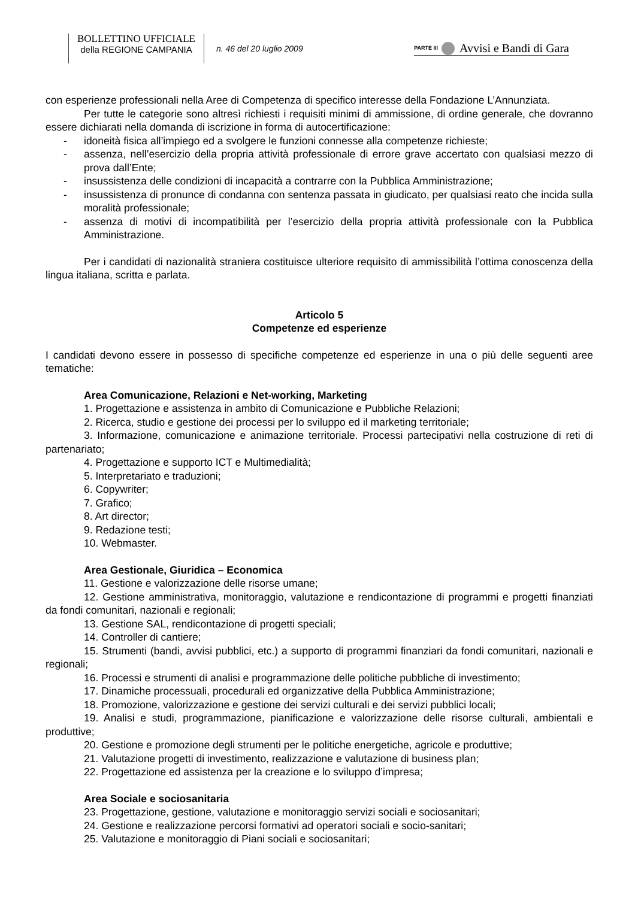BOLLETTINO UFFICIALE
della REGIONE CAMPANIA
n. 46 del 20 luglio 2009
PARTE III
Avvisi e Bandi di Gara
con esperienze professionali nella Aree di Competenza di specifico interesse della Fondazione L’Annunziata.
Per tutte le categorie sono altresì richiesti i requisiti minimi di ammissione, di ordine generale, che dovranno essere dichiarati nella domanda di iscrizione in forma di autocertificazione:
- idoneità fisica all’impiego ed a svolgere le funzioni connesse alla competenze richieste;
- assenza, nell’esercizio della propria attività professionale di errore grave accertato con qualsiasi mezzo di prova dall’Ente;
- insussistenza delle condizioni di incapacità a contrarre con la Pubblica Amministrazione;
- insussistenza di pronunce di condanna con sentenza passata in giudicato, per qualsiasi reato che incida sulla moralità professionale;
- assenza di motivi di incompatibilità per l’esercizio della propria attività professionale con la Pubblica Amministrazione.
Per i candidati di nazionalità straniera costituisce ulteriore requisito di ammissibilità l’ottima conoscenza della lingua italiana, scritta e parlata.
Articolo 5
Competenze ed esperienze
I candidati devono essere in possesso di specifiche competenze ed esperienze in una o più delle seguenti aree tematiche:
Area Comunicazione, Relazioni e Net-working, Marketing
1. Progettazione e assistenza in ambito di Comunicazione e Pubbliche Relazioni;
2. Ricerca, studio e gestione dei processi per lo sviluppo ed il marketing territoriale;
3. Informazione, comunicazione e animazione territoriale. Processi partecipativi nella costruzione di reti di partenariato;
4. Progettazione e supporto ICT e Multimedialità;
5. Interpretariato e traduzioni;
6. Copywriter;
7. Grafico;
8. Art director;
9. Redazione testi;
10. Webmaster.
Area Gestionale, Giuridica – Economica
11. Gestione e valorizzazione delle risorse umane;
12. Gestione amministrativa, monitoraggio, valutazione e rendicontazione di programmi e progetti finanziati da fondi comunitari, nazionali e regionali;
13. Gestione SAL, rendicontazione di progetti speciali;
14. Controller di cantiere;
15. Strumenti (bandi, avvisi pubblici, etc.) a supporto di programmi finanziari da fondi comunitari, nazionali e regionali;
16. Processi e strumenti di analisi e programmazione delle politiche pubbliche di investimento;
17. Dinamiche processuali, procedurali ed organizzative della Pubblica Amministrazione;
18. Promozione, valorizzazione e gestione dei servizi culturali e dei servizi pubblici locali;
19. Analisi e studi, programmazione, pianificazione e valorizzazione delle risorse culturali, ambientali e produttive;
20. Gestione e promozione degli strumenti per le politiche energetiche, agricole e produttive;
21. Valutazione progetti di investimento, realizzazione e valutazione di business plan;
22. Progettazione ed assistenza per la creazione e lo sviluppo d’impresa;
Area Sociale e sociosanitaria
23. Progettazione, gestione, valutazione e monitoraggio servizi sociali e sociosanitari;
24. Gestione e realizzazione percorsi formativi ad operatori sociali e socio-sanitari;
25. Valutazione e monitoraggio di Piani sociali e sociosanitari;